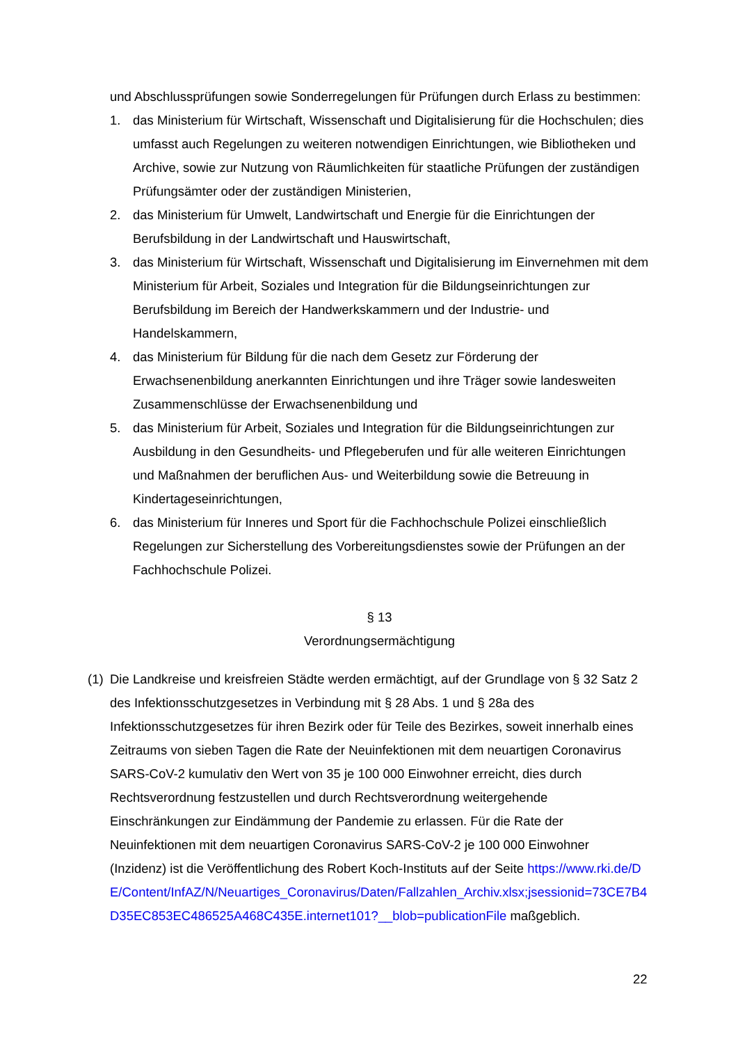und Abschlussprüfungen sowie Sonderregelungen für Prüfungen durch Erlass zu bestimmen:
1. das Ministerium für Wirtschaft, Wissenschaft und Digitalisierung für die Hochschulen; dies umfasst auch Regelungen zu weiteren notwendigen Einrichtungen, wie Bibliotheken und Archive, sowie zur Nutzung von Räumlichkeiten für staatliche Prüfungen der zuständigen Prüfungsämter oder der zuständigen Ministerien,
2. das Ministerium für Umwelt, Landwirtschaft und Energie für die Einrichtungen der Berufsbildung in der Landwirtschaft und Hauswirtschaft,
3. das Ministerium für Wirtschaft, Wissenschaft und Digitalisierung im Einvernehmen mit dem Ministerium für Arbeit, Soziales und Integration für die Bildungseinrichtungen zur Berufsbildung im Bereich der Handwerkskammern und der Industrie- und Handelskammern,
4. das Ministerium für Bildung für die nach dem Gesetz zur Förderung der Erwachsenenbildung anerkannten Einrichtungen und ihre Träger sowie landesweiten Zusammenschlüsse der Erwachsenenbildung und
5. das Ministerium für Arbeit, Soziales und Integration für die Bildungseinrichtungen zur Ausbildung in den Gesundheits- und Pflegeberufen und für alle weiteren Einrichtungen und Maßnahmen der beruflichen Aus- und Weiterbildung sowie die Betreuung in Kindertageseinrichtungen,
6. das Ministerium für Inneres und Sport für die Fachhochschule Polizei einschließlich Regelungen zur Sicherstellung des Vorbereitungsdienstes sowie der Prüfungen an der Fachhochschule Polizei.
§ 13
Verordnungsermächtigung
(1) Die Landkreise und kreisfreien Städte werden ermächtigt, auf der Grundlage von § 32 Satz 2 des Infektionsschutzgesetzes in Verbindung mit § 28 Abs. 1 und § 28a des Infektionsschutzgesetzes für ihren Bezirk oder für Teile des Bezirkes, soweit innerhalb eines Zeitraums von sieben Tagen die Rate der Neuinfektionen mit dem neuartigen Coronavirus SARS-CoV-2 kumulativ den Wert von 35 je 100 000 Einwohner erreicht, dies durch Rechtsverordnung festzustellen und durch Rechtsverordnung weitergehende Einschränkungen zur Eindämmung der Pandemie zu erlassen. Für die Rate der Neuinfektionen mit dem neuartigen Coronavirus SARS-CoV-2 je 100 000 Einwohner (Inzidenz) ist die Veröffentlichung des Robert Koch-Instituts auf der Seite https://www.rki.de/DE/Content/InfAZ/N/Neuartiges_Coronavirus/Daten/Fallzahlen_Archiv.xlsx;jsessionid=73CE7B4D35EC853EC486525A468C435E.internet101?__blob=publicationFile maßgeblich.
22